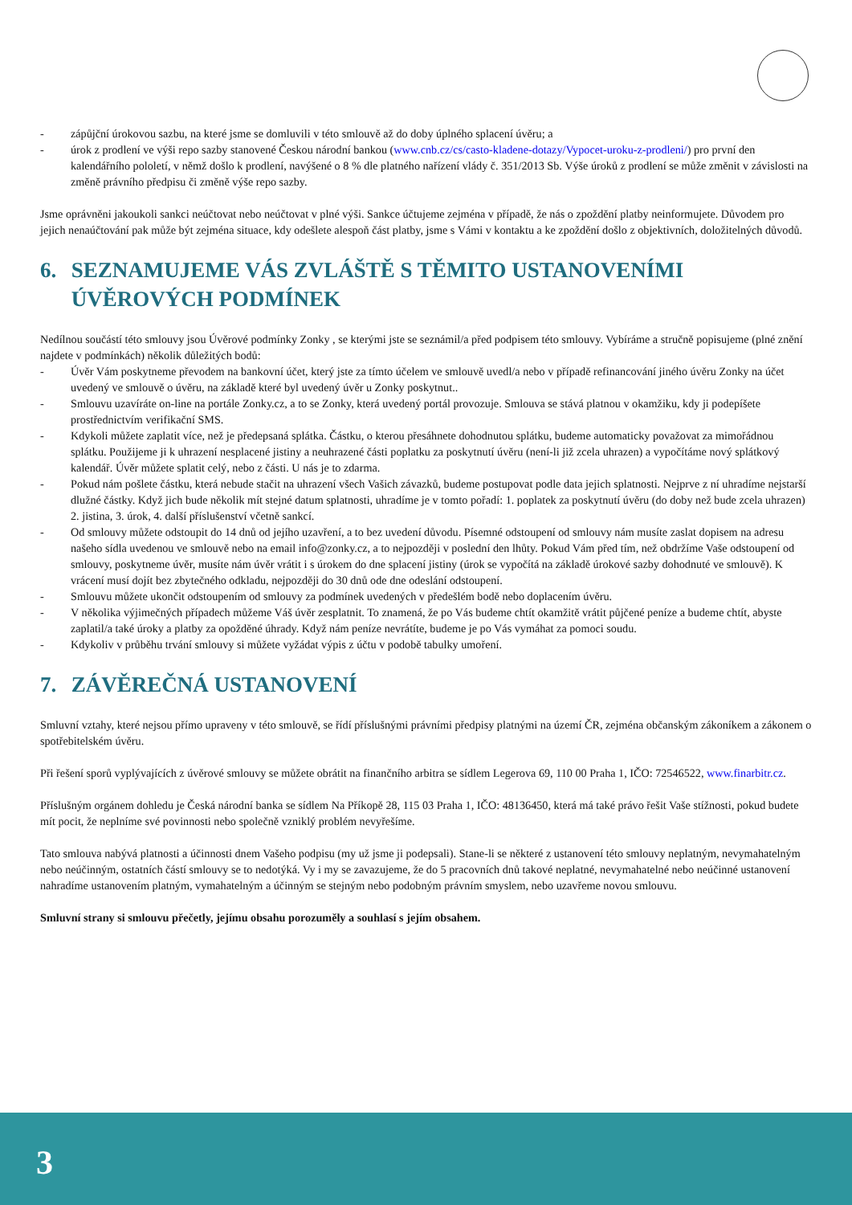- zápůjční úrokovou sazbu, na které jsme se domluvili v této smlouvě až do doby úplného splacení úvěru; a
- úrok z prodlení ve výši repo sazby stanovené Českou národní bankou (www.cnb.cz/cs/casto-kladene-dotazy/Vypocet-uroku-z-prodleni/) pro první den kalendářního pololetí, v němž došlo k prodlení, navýšené o 8 % dle platného nařízení vlády č. 351/2013 Sb. Výše úroků z prodlení se může změnit v závislosti na změně právního předpisu či změně výše repo sazby.
Jsme oprávněni jakoukoli sankci neúčtovat nebo neúčtovat v plné výši. Sankce účtujeme zejména v případě, že nás o zpoždění platby neinformujete. Důvodem pro jejich nenaúčtování pak může být zejména situace, kdy odešlete alespoň část platby, jsme s Vámi v kontaktu a ke zpoždění došlo z objektivních, doložitelných důvodů.
6. SEZNAMUJEME VÁS ZVLÁŠTĚ S TĚMITO USTANOVENÍMI
ÚVĚROVÝCH PODMÍNEK
Nedílnou součástí této smlouvy jsou Úvěrové podmínky Zonky , se kterými jste se seznámil/a před podpisem této smlouvy. Vybíráme a stručně popisujeme (plné znění najdete v podmínkách) několik důležitých bodů:
- Úvěr Vám poskytneme převodem na bankovní účet, který jste za tímto účelem ve smlouvě uvedl/a nebo v případě refinancování jiného úvěru Zonky na účet uvedený ve smlouvě o úvěru, na základě které byl uvedený úvěr u Zonky poskytnut..
- Smlouvu uzavíráte on-line na portále Zonky.cz, a to se Zonky, která uvedený portál provozuje. Smlouva se stává platnou v okamžiku, kdy ji podepíšete prostřednictvím verifikační SMS.
- Kdykoli můžete zaplatit více, než je předepsaná splátka. Částku, o kterou přesáhnete dohodnutou splátku, budeme automaticky považovat za mimořádnou splátku. Použijeme ji k uhrazení nesplacené jistiny a neuhrazené části poplatku za poskytnutí úvěru (není-li již zcela uhrazen) a vypočítáme nový splátkový kalendář. Úvěr můžete splatit celý, nebo z části. U nás je to zdarma.
- Pokud nám pošlete částku, která nebude stačit na uhrazení všech Vašich závazků, budeme postupovat podle data jejich splatnosti. Nejprve z ní uhradíme nejstarší dlužné částky. Když jich bude několik mít stejné datum splatnosti, uhradíme je v tomto pořadí: 1. poplatek za poskytnutí úvěru (do doby než bude zcela uhrazen) 2. jistina, 3. úrok, 4. další příslušenství včetně sankcí.
- Od smlouvy můžete odstoupit do 14 dnů od jejího uzavření, a to bez uvedení důvodu. Písemné odstoupení od smlouvy nám musíte zaslat dopisem na adresu našeho sídla uvedenou ve smlouvě nebo na email info@zonky.cz, a to nejpozději v poslední den lhůty. Pokud Vám před tím, než obdržíme Vaše odstoupení od smlouvy, poskytneme úvěr, musíte nám úvěr vrátit i s úrokem do dne splacení jistiny (úrok se vypočítá na základě úrokové sazby dohodnuté ve smlouvě). K vrácení musí dojít bez zbytečného odkladu, nejpozději do 30 dnů ode dne odeslání odstoupení.
- Smlouvu můžete ukončit odstoupením od smlouvy za podmínek uvedených v předešlém bodě nebo doplacením úvěru.
- V několika výjimečných případech můžeme Váš úvěr zesplatnit. To znamená, že po Vás budeme chtít okamžitě vrátit půjčené peníze a budeme chtít, abyste zaplatil/a také úroky a platby za opožděné úhrady. Když nám peníze nevrátíte, budeme je po Vás vymáhat za pomoci soudu.
- Kdykoliv v průběhu trvání smlouvy si můžete vyžádat výpis z účtu v podobě tabulky umoření.
7. ZÁVĚREČNÁ USTANOVENÍ
Smluvní vztahy, které nejsou přímo upraveny v této smlouvě, se řídí příslušnými právními předpisy platnými na území ČR, zejména občanským zákoníkem a zákonem o spotřebitelském úvěru.
Při řešení sporů vyplývajících z úvěrové smlouvy se můžete obrátit na finančního arbitra se sídlem Legerova 69, 110 00 Praha 1, IČO: 72546522, www.finarbitr.cz.
Příslušným orgánem dohledu je Česká národní banka se sídlem Na Příkopě 28, 115 03 Praha 1, IČO: 48136450, která má také právo řešit Vaše stížnosti, pokud budete mít pocit, že neplníme své povinnosti nebo společně vzniklý problém nevyřešíme.
Tato smlouva nabývá platnosti a účinnosti dnem Vašeho podpisu (my už jsme ji podepsali). Stane-li se některé z ustanovení této smlouvy neplatným, nevymahatelným nebo neúčinným, ostatních částí smlouvy se to nedotýká. Vy i my se zavazujeme, že do 5 pracovních dnů takové neplatné, nevymahatelné nebo neúčinné ustanovení nahradíme ustanovením platným, vymahatelným a účinným se stejným nebo podobným právním smyslem, nebo uzavřeme novou smlouvu.
Smluvní strany si smlouvu přečetly, jejímu obsahu porozuměly a souhlasí s jejím obsahem.
3